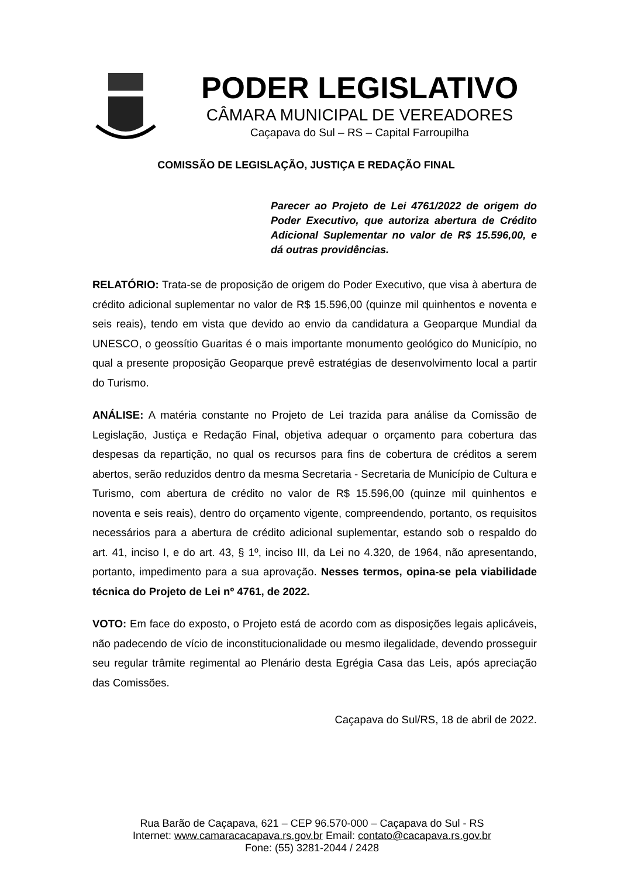PODER LEGISLATIVO
CÂMARA MUNICIPAL DE VEREADORES
Caçapava do Sul – RS – Capital Farroupilha
COMISSÃO DE LEGISLAÇÃO, JUSTIÇA E REDAÇÃO FINAL
Parecer ao Projeto de Lei 4761/2022 de origem do Poder Executivo, que autoriza abertura de Crédito Adicional Suplementar no valor de R$ 15.596,00, e dá outras providências.
RELATÓRIO: Trata-se de proposição de origem do Poder Executivo, que visa à abertura de crédito adicional suplementar no valor de R$ 15.596,00 (quinze mil quinhentos e noventa e seis reais), tendo em vista que devido ao envio da candidatura a Geoparque Mundial da UNESCO, o geossítio Guaritas é o mais importante monumento geológico do Município, no qual a presente proposição Geoparque prevê estratégias de desenvolvimento local a partir do Turismo.
ANÁLISE: A matéria constante no Projeto de Lei trazida para análise da Comissão de Legislação, Justiça e Redação Final, objetiva adequar o orçamento para cobertura das despesas da repartição, no qual os recursos para fins de cobertura de créditos a serem abertos, serão reduzidos dentro da mesma Secretaria - Secretaria de Município de Cultura e Turismo, com abertura de crédito no valor de R$ 15.596,00 (quinze mil quinhentos e noventa e seis reais), dentro do orçamento vigente, compreendendo, portanto, os requisitos necessários para a abertura de crédito adicional suplementar, estando sob o respaldo do art. 41, inciso I, e do art. 43, § 1º, inciso III, da Lei no 4.320, de 1964, não apresentando, portanto, impedimento para a sua aprovação. Nesses termos, opina-se pela viabilidade técnica do Projeto de Lei nº 4761, de 2022.
VOTO: Em face do exposto, o Projeto está de acordo com as disposições legais aplicáveis, não padecendo de vício de inconstitucionalidade ou mesmo ilegalidade, devendo prosseguir seu regular trâmite regimental ao Plenário desta Egrégia Casa das Leis, após apreciação das Comissões.
Caçapava do Sul/RS, 18 de abril de 2022.
Rua Barão de Caçapava, 621 – CEP 96.570-000 – Caçapava do Sul - RS
Internet: www.camaracacapava.rs.gov.br Email: contato@cacapava.rs.gov.br
Fone: (55) 3281-2044 / 2428